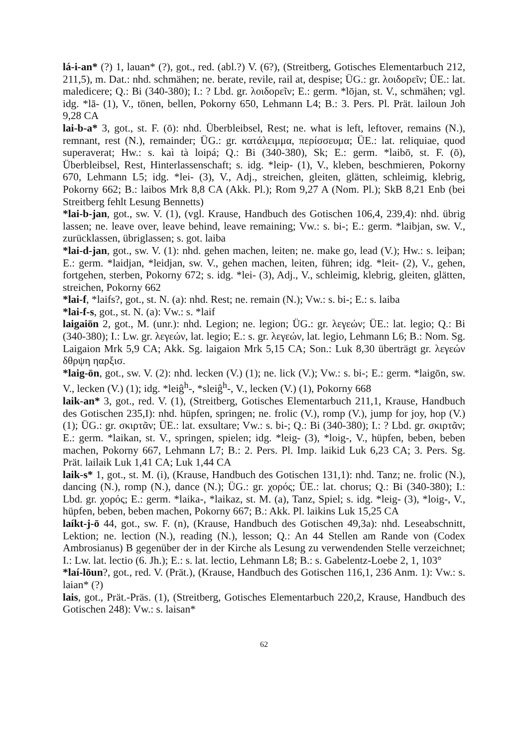lá-i-an* (?) 1, lauan* (?), got., red. (abl.?) V. (6?), (Streitberg, Gotisches Elementarbuch 212, 211,5), m. Dat.: nhd. schmähen; ne. berate, revile, rail at, despise; ÜG.: gr. λοιδορεῖν; ÜE.: lat. maledicere; Q.: Bi (340-380); I.: ? Lbd. gr. λοιδορεῖν; E.: germ. *lōjan, st. V., schmähen; vgl. idg. *lā- (1), V., tönen, bellen, Pokorny 650, Lehmann L4; B.: 3. Pers. Pl. Prät. lailoun Joh 9,28 CA
lai-b-a* 3, got., st. F. (ō): nhd. Überbleibsel, Rest; ne. what is left, leftover, remains (N.), remnant, rest (N.), remainder; ÜG.: gr. κατάλειμμα, περίσσευμα; ÜE.: lat. reliquiae, quod superaverat; Hw.: s. kaì tà loipá; Q.: Bi (340-380), Sk; E.: germ. *laibō, st. F. (ō), Überbleibsel, Rest, Hinterlassenschaft; s. idg. *leip- (1), V., kleben, beschmieren, Pokorny 670, Lehmann L5; idg. *lei- (3), V., Adj., streichen, gleiten, glätten, schleimig, klebrig, Pokorny 662; B.: laibos Mrk 8,8 CA (Akk. Pl.); Rom 9,27 A (Nom. Pl.); SkB 8,21 Enb (bei Streitberg fehlt Lesung Bennetts)
*lai-b-jan, got., sw. V. (1), (vgl. Krause, Handbuch des Gotischen 106,4, 239,4): nhd. übrig lassen; ne. leave over, leave behind, leave remaining; Vw.: s. bi-; E.: germ. *laibjan, sw. V., zurücklassen, übriglassen; s. got. laiba
*lai-d-jan, got., sw. V. (1): nhd. gehen machen, leiten; ne. make go, lead (V.); Hw.: s. leiþan; E.: germ. *laidjan, *leidjan, sw. V., gehen machen, leiten, führen; idg. *leit- (2), V., gehen, fortgehen, sterben, Pokorny 672; s. idg. *lei- (3), Adj., V., schleimig, klebrig, gleiten, glätten, streichen, Pokorny 662
*lai-f, *laifs?, got., st. N. (a): nhd. Rest; ne. remain (N.); Vw.: s. bi-; E.: s. laiba
*lai-f-s, got., st. N. (a): Vw.: s. *laif
laigaiōn 2, got., M. (unr.): nhd. Legion; ne. legion; ÜG.: gr. λεγεών; ÜE.: lat. legio; Q.: Bi (340-380); I.: Lw. gr. λεγεών, lat. legio; E.: s. gr. λεγεών, lat. legio, Lehmann L6; B.: Nom. Sg. Laigaion Mrk 5,9 CA; Akk. Sg. laigaion Mrk 5,15 CA; Son.: Luk 8,30 überträgt gr. λεγεών δθρψη ηαρξισ.
*laig-ōn, got., sw. V. (2): nhd. lecken (V.) (1); ne. lick (V.); Vw.: s. bi-; E.: germ. *laigōn, sw. V., lecken (V.) (1); idg. *leiĝ<sup>h</sup>-, *sleiĝ<sup>h</sup>-, V., lecken (V.) (1), Pokorny 668
laik-an* 3, got., red. V. (1), (Streitberg, Gotisches Elementarbuch 211,1, Krause, Handbuch des Gotischen 235,I): nhd. hüpfen, springen; ne. frolic (V.), romp (V.), jump for joy, hop (V.) (1); ÜG.: gr. σκιρτᾶν; ÜE.: lat. exsultare; Vw.: s. bi-; Q.: Bi (340-380); I.: ? Lbd. gr. σκιρτᾶν; E.: germ. *laikan, st. V., springen, spielen; idg. *leig- (3), *loig-, V., hüpfen, beben, beben machen, Pokorny 667, Lehmann L7; B.: 2. Pers. Pl. Imp. laikid Luk 6,23 CA; 3. Pers. Sg. Prät. lailaik Luk 1,41 CA; Luk 1,44 CA
laik-s* 1, got., st. M. (i), (Krause, Handbuch des Gotischen 131,1): nhd. Tanz; ne. frolic (N.), dancing (N.), romp (N.), dance (N.); ÜG.: gr. χορός; ÜE.: lat. chorus; Q.: Bi (340-380); I.: Lbd. gr. χορός; E.: germ. *laika-, *laikaz, st. M. (a), Tanz, Spiel; s. idg. *leig- (3), *loig-, V., hüpfen, beben, beben machen, Pokorny 667; B.: Akk. Pl. laikins Luk 15,25 CA
laíkt-j-ō 44, got., sw. F. (n), (Krause, Handbuch des Gotischen 49,3a): nhd. Leseabschnitt, Lektion; ne. lection (N.), reading (N.), lesson; Q.: An 44 Stellen am Rande von (Codex Ambrosianus) B gegenüber der in der Kirche als Lesung zu verwendenden Stelle verzeichnet; I.: Lw. lat. lectio (6. Jh.); E.: s. lat. lectio, Lehmann L8; B.: s. Gabelentz-Loebe 2, 1, 103°
*laí-lōun?, got., red. V. (Prät.), (Krause, Handbuch des Gotischen 116,1, 236 Anm. 1): Vw.: s. laian* (?)
lais, got., Prät.-Präs. (1), (Streitberg, Gotisches Elementarbuch 220,2, Krause, Handbuch des Gotischen 248): Vw.: s. laisan*
62